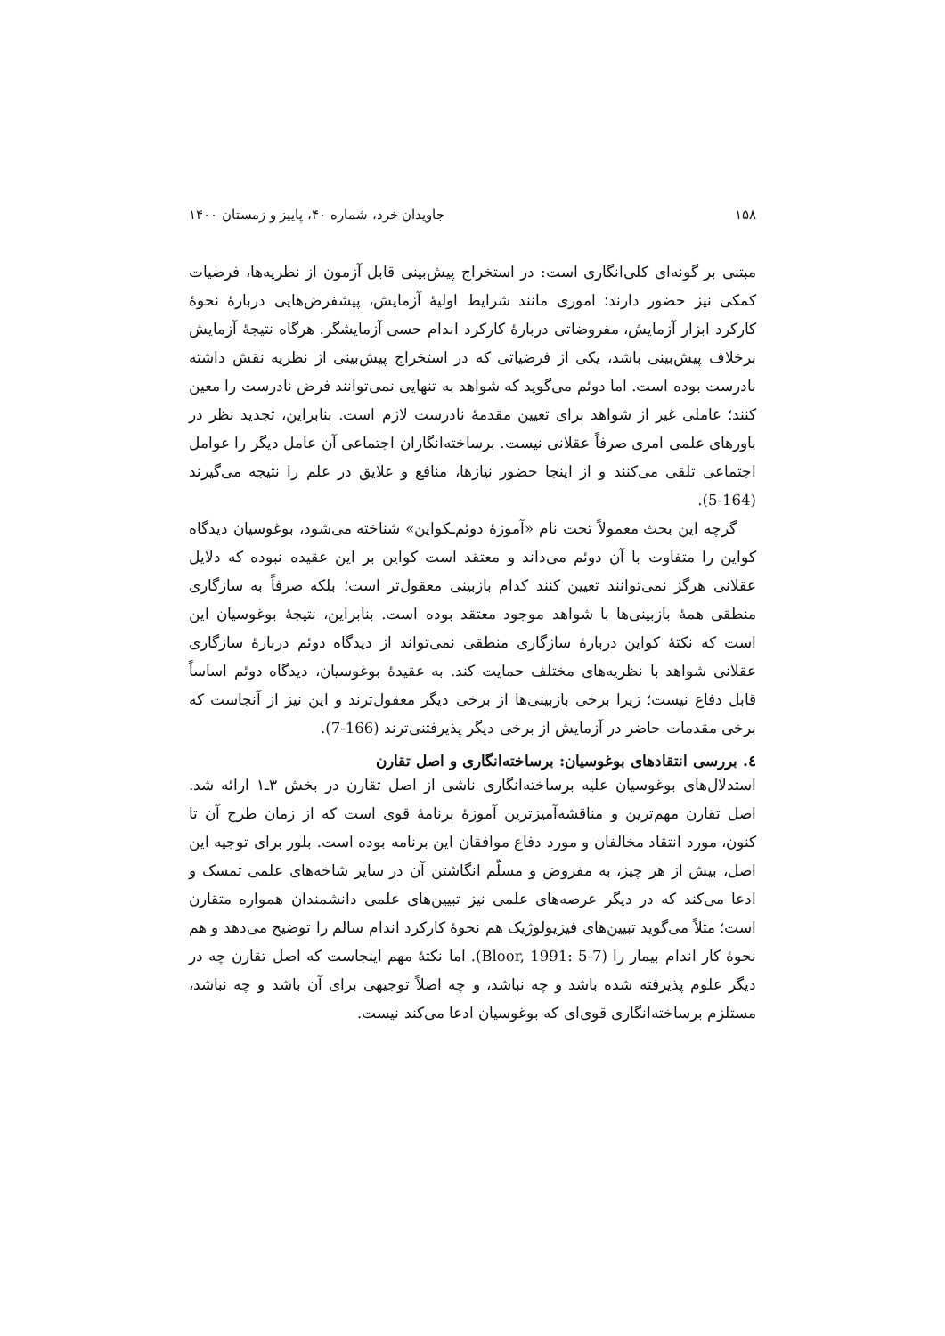۱۵۸ جاویدان خرد، شماره ۴۰، پاییز و زمستان ۱۴۰۰
مبتنی بر گونه‌ای کلی‌انگاری است: در استخراج پیش‌بینی قابل آزمون از نظریه‌ها، فرضیات کمکی نیز حضور دارند؛ اموری مانند شرایط اولیهٔ آزمایش، پیشفرض‌هایی دربارهٔ نحوهٔ کارکرد ابزار آزمایش، مفروضاتی دربارهٔ کارکرد اندام حسی آزمایشگر. هرگاه نتیجهٔ آزمایش برخلاف پیش‌بینی باشد، یکی از فرضیاتی که در استخراج پیش‌بینی از نظریه نقش داشته نادرست بوده است. اما دوئم می‌گوید که شواهد به تنهایی نمی‌توانند فرض نادرست را معین کنند؛ عاملی غیر از شواهد برای تعیین مقدمهٔ نادرست لازم است. بنابراین، تجدید نظر در باورهای علمی امری صرفاً عقلانی نیست. برساخته‌انگاران اجتماعی آن عامل دیگر را عوامل اجتماعی تلقی می‌کنند و از اینجا حضور نیازها، منافع و علایق در علم را نتیجه می‌گیرند (164-5).
گرچه این بحث معمولاً تحت نام «آموزهٔ دوئم‌ـکواین» شناخته می‌شود، بوغوسیان دیدگاه کواین را متفاوت با آن دوئم می‌داند و معتقد است کواین بر این عقیده نبوده که دلایل عقلانی هرگز نمی‌توانند تعیین کنند کدام بازبینی معقول‌تر است؛ بلکه صرفاً به سازگاری منطقی همهٔ بازبینی‌ها با شواهد موجود معتقد بوده است. بنابراین، نتیجهٔ بوغوسیان این است که نکتهٔ کواین دربارهٔ سازگاری منطقی نمی‌تواند از دیدگاه دوئم دربارهٔ سازگاری عقلانی شواهد با نظریه‌های مختلف حمایت کند. به عقیدهٔ بوغوسیان، دیدگاه دوئم اساساً قابل دفاع نیست؛ زیرا برخی بازبینی‌ها از برخی دیگر معقول‌ترند و این نیز از آنجاست که برخی مقدمات حاضر در آزمایش از برخی دیگر پذیرفتنی‌ترند (166-7).
٤. بررسی انتقادهای بوغوسیان: برساخته‌انگاری و اصل تقارن
استدلال‌های بوغوسیان علیه برساخته‌انگاری ناشی از اصل تقارن در بخش ۳ـ۱ ارائه شد. اصل تقارن مهم‌ترین و مناقشه‌آمیزترین آموزهٔ برنامهٔ قوی است که از زمان طرح آن تا کنون، مورد انتقاد مخالفان و مورد دفاع موافقان این برنامه بوده است. بلور برای توجیه این اصل، بیش از هر چیز، به مفروض و مسلّم انگاشتن آن در سایر شاخه‌های علمی تمسک و ادعا می‌کند که در دیگر عرصه‌های علمی نیز تبیین‌های علمی دانشمندان همواره متقارن است؛ مثلاً می‌گوید تبیین‌های فیزیولوژیک هم نحوهٔ کارکرد اندام سالم را توضیح می‌دهد و هم نحوهٔ کار اندام بیمار را (Bloor, 1991: 5-7). اما نکتهٔ مهم اینجاست که اصل تقارن چه در دیگر علوم پذیرفته شده باشد و چه نباشد، و چه اصلاً توجیهی برای آن باشد و چه نباشد، مستلزم برساخته‌انگاری قوی‌ای که بوغوسیان ادعا می‌کند نیست.